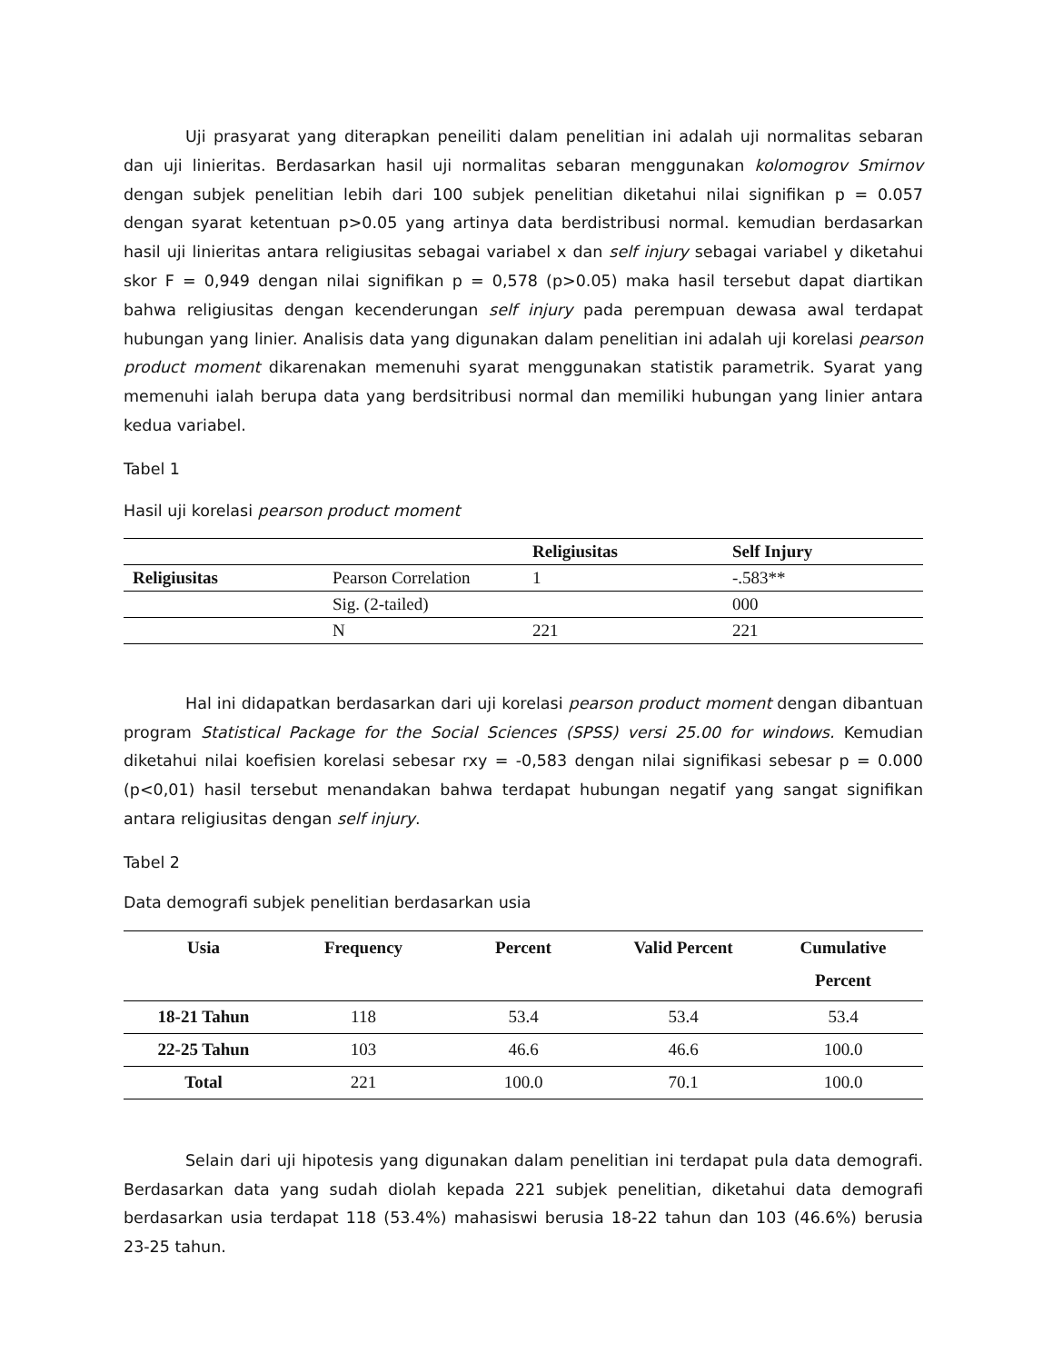Uji prasyarat yang diterapkan peneiliti dalam penelitian ini adalah uji normalitas sebaran dan uji linieritas. Berdasarkan hasil uji normalitas sebaran menggunakan kolomogrov Smirnov dengan subjek penelitian lebih dari 100 subjek penelitian diketahui nilai signifikan p = 0.057 dengan syarat ketentuan p>0.05 yang artinya data berdistribusi normal. kemudian berdasarkan hasil uji linieritas antara religiusitas sebagai variabel x dan self injury sebagai variabel y diketahui skor F = 0,949 dengan nilai signifikan p = 0,578 (p>0.05) maka hasil tersebut dapat diartikan bahwa religiusitas dengan kecenderungan self injury pada perempuan dewasa awal terdapat hubungan yang linier. Analisis data yang digunakan dalam penelitian ini adalah uji korelasi pearson product moment dikarenakan memenuhi syarat menggunakan statistik parametrik. Syarat yang memenuhi ialah berupa data yang berdsitribusi normal dan memiliki hubungan yang linier antara kedua variabel.
Tabel 1
Hasil uji korelasi pearson product moment
| | | Religiusitas | Self Injury |
| --- | --- | --- | --- |
| Religiusitas | Pearson Correlation | 1 | -.583** |
| | Sig. (2-tailed) | | 000 |
| | N | 221 | 221 |
Hal ini didapatkan berdasarkan dari uji korelasi pearson product moment dengan dibantuan program Statistical Package for the Social Sciences (SPSS) versi 25.00 for windows. Kemudian diketahui nilai koefisien korelasi sebesar rxy = -0,583 dengan nilai signifikasi sebesar p = 0.000 (p<0,01) hasil tersebut menandakan bahwa terdapat hubungan negatif yang sangat signifikan antara religiusitas dengan self injury.
Tabel 2
Data demografi subjek penelitian berdasarkan usia
| Usia | Frequency | Percent | Valid Percent | Cumulative Percent |
| --- | --- | --- | --- | --- |
| 18-21 Tahun | 118 | 53.4 | 53.4 | 53.4 |
| 22-25 Tahun | 103 | 46.6 | 46.6 | 100.0 |
| Total | 221 | 100.0 | 70.1 | 100.0 |
Selain dari uji hipotesis yang digunakan dalam penelitian ini terdapat pula data demografi. Berdasarkan data yang sudah diolah kepada 221 subjek penelitian, diketahui data demografi berdasarkan usia terdapat 118 (53.4%) mahasiswi berusia 18-22 tahun dan 103 (46.6%) berusia 23-25 tahun.